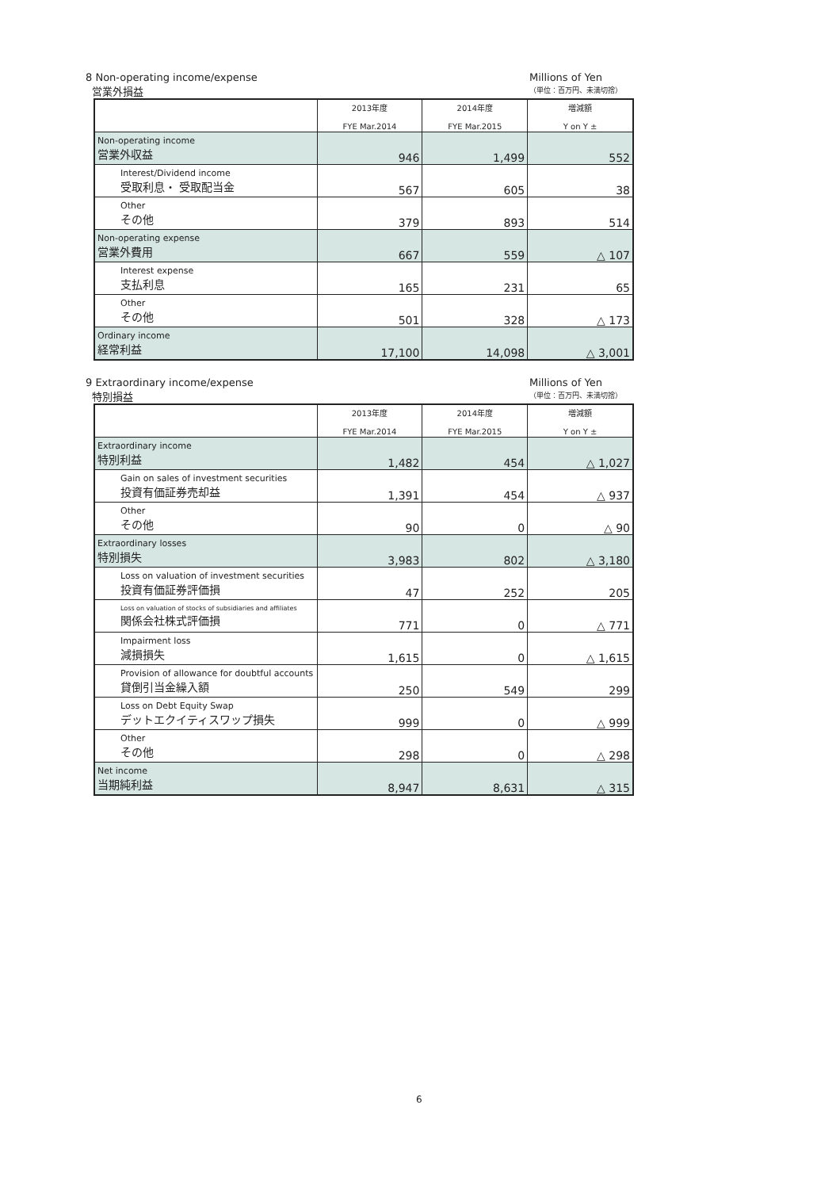8 Non-operating income/expense
営業外損益
Millions of Yen
（単位：百万円、未満切捨）
| | 2013年度 FYE Mar.2014 | 2014年度 FYE Mar.2015 | 増減額 Y on Y ± |
| --- | --- | --- | --- |
| Non-operating income 営業外収益 | 946 | 1,499 | 552 |
| Interest/Dividend income 受取利息・ 受取配当金 | 567 | 605 | 38 |
| Other その他 | 379 | 893 | 514 |
| Non-operating expense 営業外費用 | 667 | 559 | △ 107 |
| Interest expense 支払利息 | 165 | 231 | 65 |
| Other その他 | 501 | 328 | △ 173 |
| Ordinary income 経常利益 | 17,100 | 14,098 | △ 3,001 |
9 Extraordinary income/expense
特別損益
Millions of Yen
（単位：百万円、未満切捨）
| | 2013年度 FYE Mar.2014 | 2014年度 FYE Mar.2015 | 増減額 Y on Y ± |
| --- | --- | --- | --- |
| Extraordinary income 特別利益 | 1,482 | 454 | △ 1,027 |
| Gain on sales of investment securities 投資有価証券売却益 | 1,391 | 454 | △ 937 |
| Other その他 | 90 | 0 | △ 90 |
| Extraordinary losses 特別損失 | 3,983 | 802 | △ 3,180 |
| Loss on valuation of investment securities 投資有価証券評価損 | 47 | 252 | 205 |
| Loss on valuation of stocks of subsidiaries and affiliates 関係会社株式評価損 | 771 | 0 | △ 771 |
| Impairment loss 減損損失 | 1,615 | 0 | △ 1,615 |
| Provision of allowance for doubtful accounts 貸倒引当金繰入額 | 250 | 549 | 299 |
| Loss on Debt Equity Swap デットエクイティスワップ損失 | 999 | 0 | △ 999 |
| Other その他 | 298 | 0 | △ 298 |
| Net income 当期純利益 | 8,947 | 8,631 | △ 315 |
6